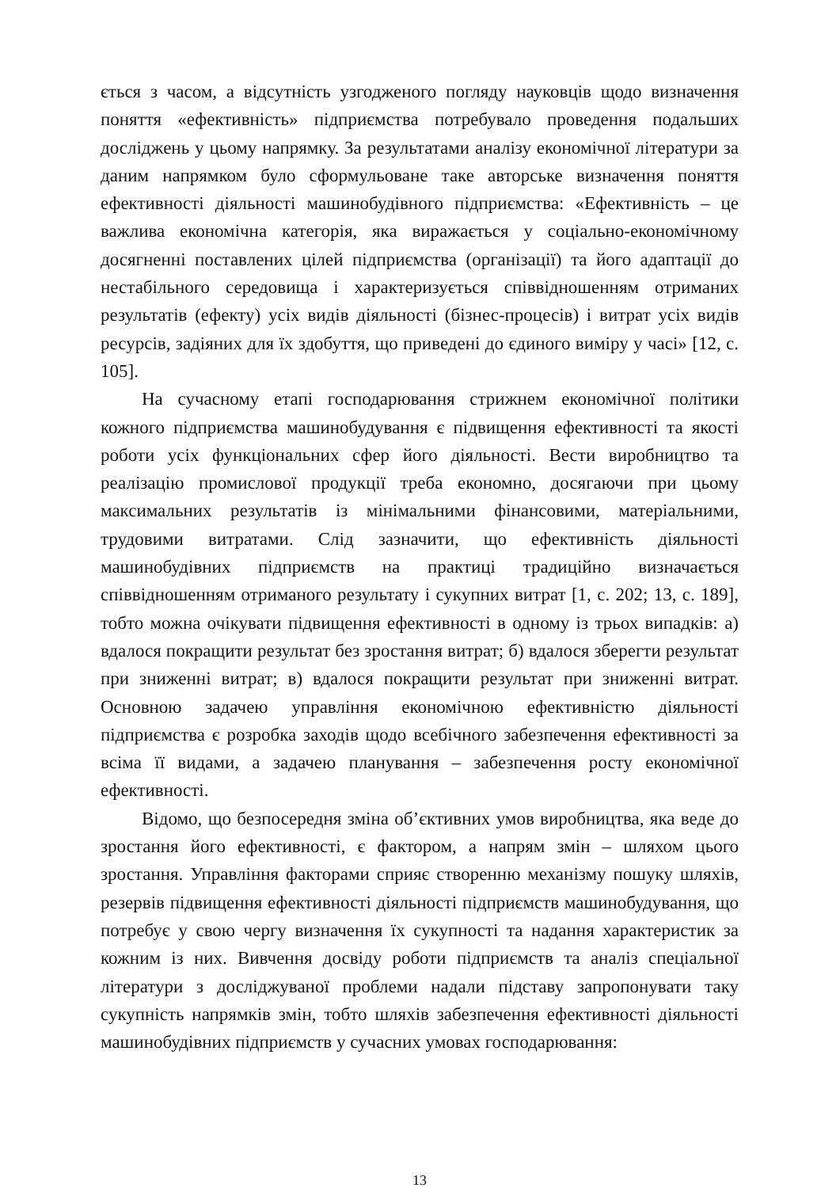ється з часом, а відсутність узгодженого погляду науковців щодо визначення поняття «ефективність» підприємства потребувало проведення подальших досліджень у цьому напрямку. За результатами аналізу економічної літератури за даним напрямком було сформульоване таке авторське визначення поняття ефективності діяльності машинобудівного підприємства: «Ефективність – це важлива економічна категорія, яка виражається у соціально-економічному досягненні поставлених цілей підприємства (організації) та його адаптації до нестабільного середовища і характеризується співвідношенням отриманих результатів (ефекту) усіх видів діяльності (бізнес-процесів) і витрат усіх видів ресурсів, задіяних для їх здобуття, що приведені до єдиного виміру у часі» [12, с. 105].
На сучасному етапі господарювання стрижнем економічної політики кожного підприємства машинобудування є підвищення ефективності та якості роботи усіх функціональних сфер його діяльності. Вести виробництво та реалізацію промислової продукції треба економно, досягаючи при цьому максимальних результатів із мінімальними фінансовими, матеріальними, трудовими витратами. Слід зазначити, що ефективність діяльності машинобудівних підприємств на практиці традиційно визначається співвідношенням отриманого результату і сукупних витрат [1, с. 202; 13, с. 189], тобто можна очікувати підвищення ефективності в одному із трьох випадків: а) вдалося покращити результат без зростання витрат; б) вдалося зберегти результат при зниженні витрат; в) вдалося покращити результат при зниженні витрат. Основною задачею управління економічною ефективністю діяльності підприємства є розробка заходів щодо всебічного забезпечення ефективності за всіма її видами, а задачею планування – забезпечення росту економічної ефективності.
Відомо, що безпосередня зміна об’єктивних умов виробництва, яка веде до зростання його ефективності, є фактором, а напрям змін – шляхом цього зростання. Управління факторами сприяє створенню механізму пошуку шляхів, резервів підвищення ефективності діяльності підприємств машинобудування, що потребує у свою чергу визначення їх сукупності та надання характеристик за кожним із них. Вивчення досвіду роботи підприємств та аналіз спеціальної літератури з досліджуваної проблеми надали підставу запропонувати таку сукупність напрямків змін, тобто шляхів забезпечення ефективності діяльності машинобудівних підприємств у сучасних умовах господарювання:
13